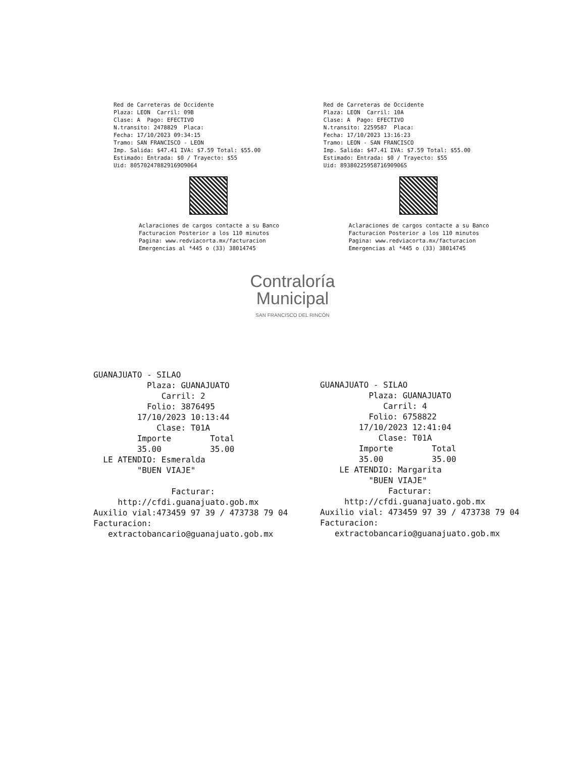Red de Carreteras de Occidente Plaza: LEON Carril: 09B Clase: A Pago: EFECTIVO N.transito: 2478829 Placa: Fecha: 17/10/2023 09:34:15 Tramo: SAN FRANCISCO - LEON Imp. Salida: $47.41 IVA: $7.59 Total: $55.00 Estimado: Entrada: $0 / Trayecto: $55 Uid: 805702478829169O9064
Aclaraciones de cargos contacte a su Banco Facturacion Posterior a los 110 minutos Pagina: www.redviacorta.mx/facturacion Emergencias al *445 o (33) 38014745
Red de Carreteras de Occidente Plaza: LEON Carril: 10A Clase: A Pago: EFECTIVO N.transito: 2259587 Placa: Fecha: 17/10/2023 13:16:23 Tramo: LEON - SAN FRANCISCO Imp. Salida: $47.41 IVA: $7.59 Total: $55.00 Estimado: Entrada: $0 / Trayecto: $55 Uid: 8938022595871690906S
Aclaraciones de cargos contacte a su Banco Facturacion Posterior a los 110 minutos Pagina: www.redviacorta.mx/facturacion Emergencias al *445 o (33) 38014745
Contraloría
Municipal
SAN FRANCISCO DEL RINCÓN
GUANAJUATO - SILAO Plaza: GUANAJUATO Carril: 2 Folio: 3876495 17/10/2023 10:13:44 Clase: T01A Importe Total 35.00 35.00 LE ATENDIO: Esmeralda "BUEN VIAJE" Facturar: http://cfdi.guanajuato.gob.mx Auxilio vial:473459 97 39 / 473738 79 04 Facturacion: extractobancario@guanajuato.gob.mx
GUANAJUATO - SILAO Plaza: GUANAJUATO Carril: 4 Folio: 6758822 17/10/2023 12:41:04 Clase: T01A Importe Total 35.00 35.00 LE ATENDIO: Margarita "BUEN VIAJE" Facturar: http://cfdi.guanajuato.gob.mx Auxilio vial: 473459 97 39 / 473738 79 04 Facturacion: extractobancario@guanajuato.gob.mx